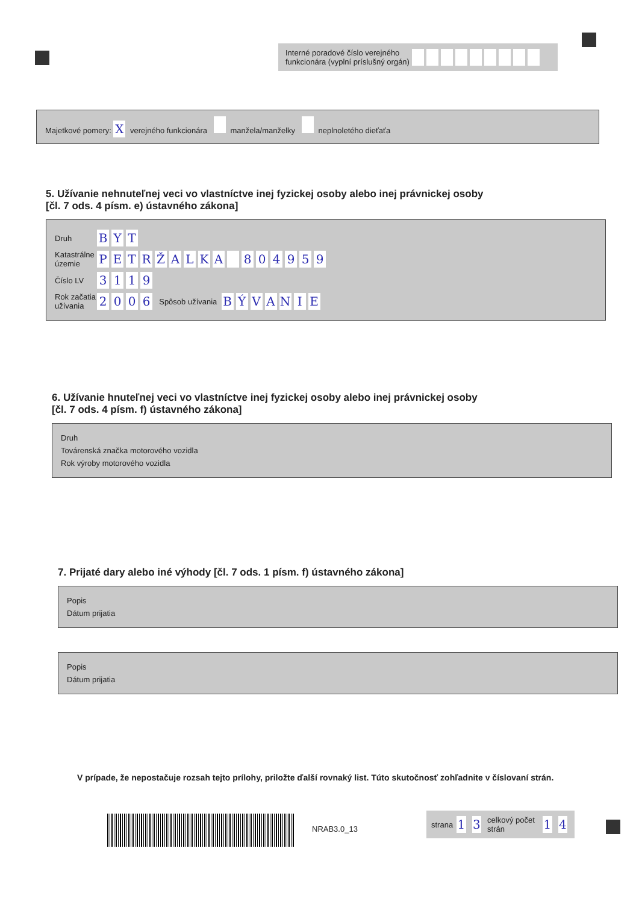Interné poradové číslo verejného funkcionára (vyplní príslušný orgán)
Majetkové pomery: X verejného funkcionára manžela/manželky neplnoletého dieťaťa
5. Užívanie nehnuteľnej veci vo vlastníctve inej fyzickej osoby alebo inej právnickej osoby
[čl. 7 ods. 4 písm. e) ústavného zákona]
Druh B Y T
Katastrálne územie PETRŽALKA 804959
Číslo LV 3119
Rok začatia užívania 2006 Spôsob užívania BÝVANIE
6. Užívanie hnuteľnej veci vo vlastníctve inej fyzickej osoby alebo inej právnickej osoby
[čl. 7 ods. 4 písm. f) ústavného zákona]
Druh
Továrenská značka motorového vozidla
Rok výroby motorového vozidla
7. Prijaté dary alebo iné výhody [čl. 7 ods. 1 písm. f) ústavného zákona]
Popis
Dátum prijatia
Popis
Dátum prijatia
V prípade, že nepostačuje rozsah tejto prílohy, priložte ďalší rovnaký list. Túto skutočnosť zohľadnite v číslovaní strán.
NRAB3.0_13
strana 1 3 celkový počet strán 1 4